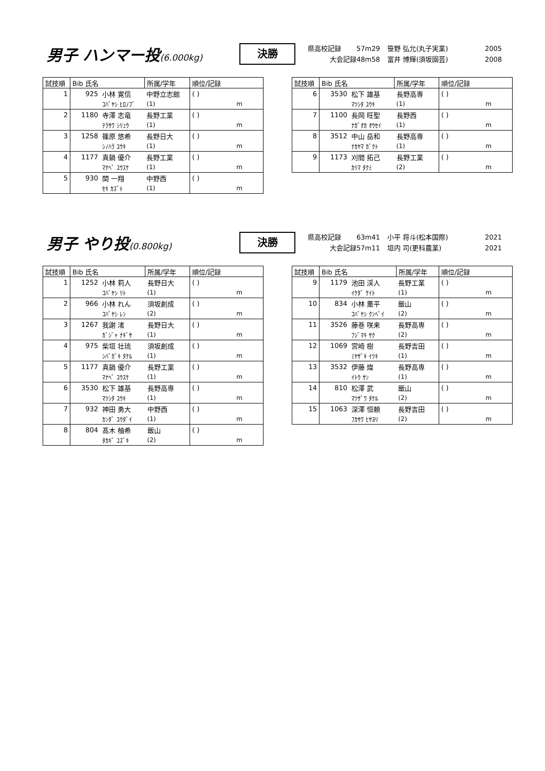男子 ハンマー投(6.000kg)
決勝
県高校記録 57m29 笹野 弘允(丸子実業) 2005
大会記録 48m58 富井 博輝(須坂園芸) 2008
| 試技順 | Bib 氏名 | | 所属/学年 | 順位/記録 |
| --- | --- | --- | --- | --- |
| 1 | 925 | 小林 寛信 | 中野立志館 | ( ) |
| | | ｺﾊﾞﾔｼ ﾋﾛﾉﾌﾞ | (1) | m |
| 2 | 1180 | 寺澤 志竜 | 長野工業 | ( ) |
| | | ﾃﾗｻﾜ ｼﾘｭｳ | (1) | m |
| 3 | 1258 | 篠原 悠希 | 長野日大 | ( ) |
| | | ｼﾉﾊﾗ ﾕｳｷ | (1) | m |
| 4 | 1177 | 真鍋 優介 | 長野工業 | ( ) |
| | | ﾏﾅﾍﾞ ﾕｳｽｹ | (1) | m |
| 5 | 930 | 関 一翔 | 中野西 | ( ) |
| | | ｾｷ ｶｽﾞﾄ | (1) | m |
| 試技順 | Bib 氏名 | | 所属/学年 | 順位/記録 |
| --- | --- | --- | --- | --- |
| 6 | 3530 | 松下 雄基 | 長野高専 | ( ) |
| | | ﾏﾂｼﾀ ﾕｳｷ | (1) | m |
| 7 | 1100 | 長岡 旺聖 | 長野西 | ( ) |
| | | ﾅｶﾞｵｶ ｵｳｾｲ | (1) | m |
| 8 | 3512 | 中山 岳和 | 長野高専 | ( ) |
| | | ﾅｶﾔﾏ ｶﾞｸﾄ | (1) | m |
| 9 | 1173 | 刈間 拓己 | 長野工業 | ( ) |
| | | ｶﾘﾏ ﾀｸﾐ | (2) | m |
男子 やり投(0.800kg)
決勝
県高校記録 63m41 小平 将斗(松本国際) 2021
大会記録 57m11 垣内 司(更科農業) 2021
| 試技順 | Bib 氏名 | | 所属/学年 | 順位/記録 |
| --- | --- | --- | --- | --- |
| 1 | 1252 | 小林 莉人 | 長野日大 | ( ) |
| | | ｺﾊﾞﾔｼ ﾘﾄ | (1) | m |
| 2 | 966 | 小林 れん | 須坂創成 | ( ) |
| | | ｺﾊﾞﾔｼ ﾚﾝ | (2) | m |
| 3 | 1267 | 我謝 渚 | 長野日大 | ( ) |
| | | ｶﾞｼﾞｬ ﾅｷﾞｻ | (1) | m |
| 4 | 975 | 柴垣 壮琉 | 須坂創成 | ( ) |
| | | ｼﾊﾞｶﾞｷ ﾀｹﾙ | (1) | m |
| 5 | 1177 | 真鍋 優介 | 長野工業 | ( ) |
| | | ﾏﾅﾍﾞ ﾕｳｽｹ | (1) | m |
| 6 | 3530 | 松下 雄基 | 長野高専 | ( ) |
| | | ﾏﾂｼﾀ ﾕｳｷ | (1) | m |
| 7 | 932 | 神田 勇大 | 中野西 | ( ) |
| | | ｶﾝﾀﾞ ﾕｳﾀﾞｲ | (1) | m |
| 8 | 804 | 髙木 柚希 | 飯山 | ( ) |
| | | ﾀｶｷﾞ ﾕｽﾞｷ | (2) | m |
| 試技順 | Bib 氏名 | | 所属/学年 | 順位/記録 |
| --- | --- | --- | --- | --- |
| 9 | 1179 | 池田 渓人 | 長野工業 | ( ) |
| | | ｲｹﾀﾞ ｹｲﾄ | (1) | m |
| 10 | 834 | 小林 薫平 | 飯山 | ( ) |
| | | ｺﾊﾞﾔｼ ｸﾝﾍﾟｲ | (2) | m |
| 11 | 3526 | 藤巻 咲来 | 長野高専 | ( ) |
| | | ﾌｼﾞﾏｷ ｻｸ | (2) | m |
| 12 | 1069 | 宮崎 樹 | 長野吉田 | ( ) |
| | | ﾐﾔｻﾞｷ ｲﾂｷ | (1) | m |
| 13 | 3532 | 伊藤 燦 | 長野高専 | ( ) |
| | | ｲﾄｳ ｻﾝ | (1) | m |
| 14 | 810 | 松澤 武 | 飯山 | ( ) |
| | | ﾏﾂｻﾞﾜ ﾀｹﾙ | (2) | m |
| 15 | 1063 | 深澤 恒頼 | 長野吉田 | ( ) |
| | | ﾌｶｻﾜ ﾋｻﾖﾘ | (2) | m |